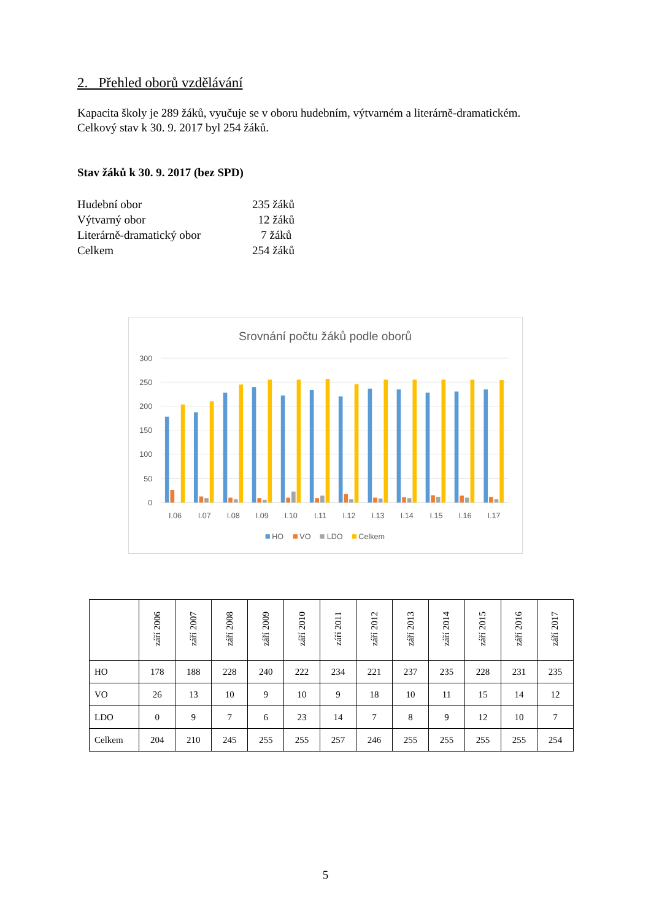2. Přehled oborů vzdělávání
Kapacita školy je 289 žáků, vyučuje se v oboru hudebním, výtvarném a literárně-dramatickém.
Celkový stav k 30. 9. 2017 byl 254 žáků.
Stav žáků k 30. 9. 2017 (bez SPD)
Hudební obor 235 žáků
Výtvarný obor 12 žáků
Literárně-dramatický obor 7 žáků
Celkem 254 žáků
Srovnání počtu žáků podle oborů
300
250
200
150
100
50
0
I.06
I.07
I.08
I.09
I.10
I.11
I.12
I.13
I.14
I.15
I.16
I.17
HO
VO
LDO
Celkem
| | září 2006 | září 2007 | září 2008 | září 2009 | září 2010 | září 2011 | září 2012 | září 2013 | září 2014 | září 2015 | září 2016 | září 2017 |
| HO | 178 | 188 | 228 | 240 | 222 | 234 | 221 | 237 | 235 | 228 | 231 | 235 |
| VO | 26 | 13 | 10 | 9 | 10 | 9 | 18 | 10 | 11 | 15 | 14 | 12 |
| LDO | 0 | 9 | 7 | 6 | 23 | 14 | 7 | 8 | 9 | 12 | 10 | 7 |
| Celkem | 204 | 210 | 245 | 255 | 255 | 257 | 246 | 255 | 255 | 255 | 255 | 254 |
5